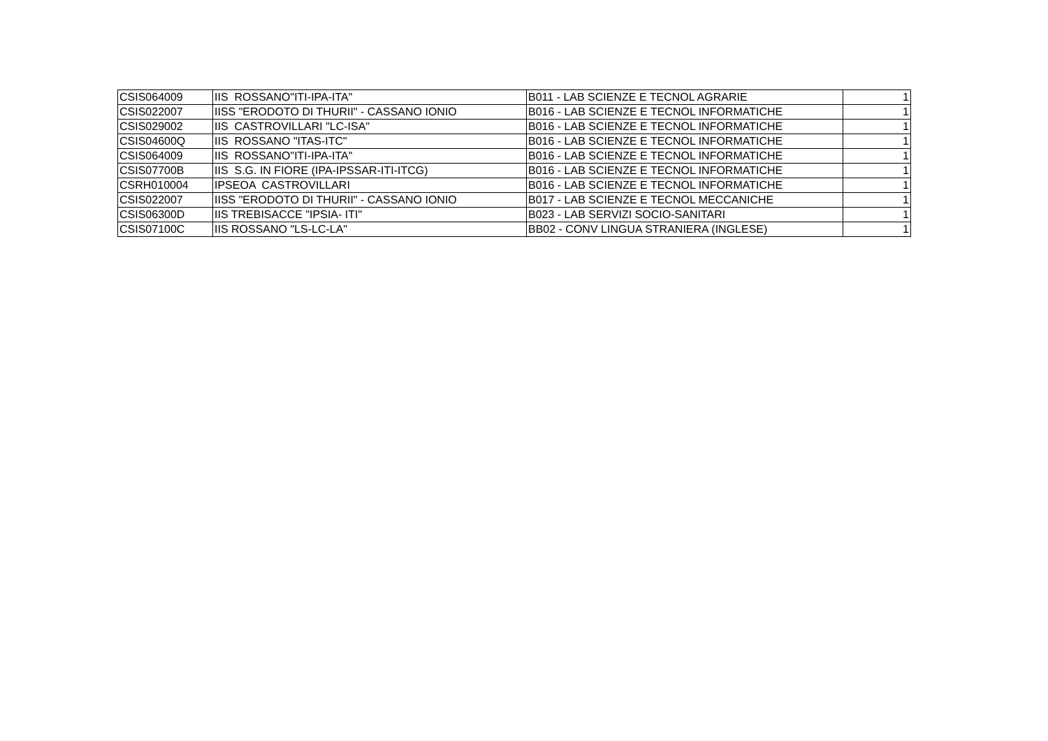| CSIS064009 | IIS ROSSANO"ITI-IPA-ITA" | B011 - LAB SCIENZE E TECNOL AGRARIE | 1 |
| CSIS022007 | IISS "ERODOTO DI THURII" - CASSANO IONIO | B016 - LAB SCIENZE E TECNOL INFORMATICHE | 1 |
| CSIS029002 | IIS CASTROVILLARI "LC-ISA" | B016 - LAB SCIENZE E TECNOL INFORMATICHE | 1 |
| CSIS04600Q | IIS ROSSANO "ITAS-ITC" | B016 - LAB SCIENZE E TECNOL INFORMATICHE | 1 |
| CSIS064009 | IIS ROSSANO"ITI-IPA-ITA" | B016 - LAB SCIENZE E TECNOL INFORMATICHE | 1 |
| CSIS07700B | IIS S.G. IN FIORE (IPA-IPSSAR-ITI-ITCG) | B016 - LAB SCIENZE E TECNOL INFORMATICHE | 1 |
| CSRH010004 | IPSEOA CASTROVILLARI | B016 - LAB SCIENZE E TECNOL INFORMATICHE | 1 |
| CSIS022007 | IISS "ERODOTO DI THURII" - CASSANO IONIO | B017 - LAB SCIENZE E TECNOL MECCANICHE | 1 |
| CSIS06300D | IIS TREBISACCE "IPSIA- ITI" | B023 - LAB SERVIZI SOCIO-SANITARI | 1 |
| CSIS07100C | IIS ROSSANO "LS-LC-LA" | BB02 - CONV LINGUA STRANIERA (INGLESE) | 1 |